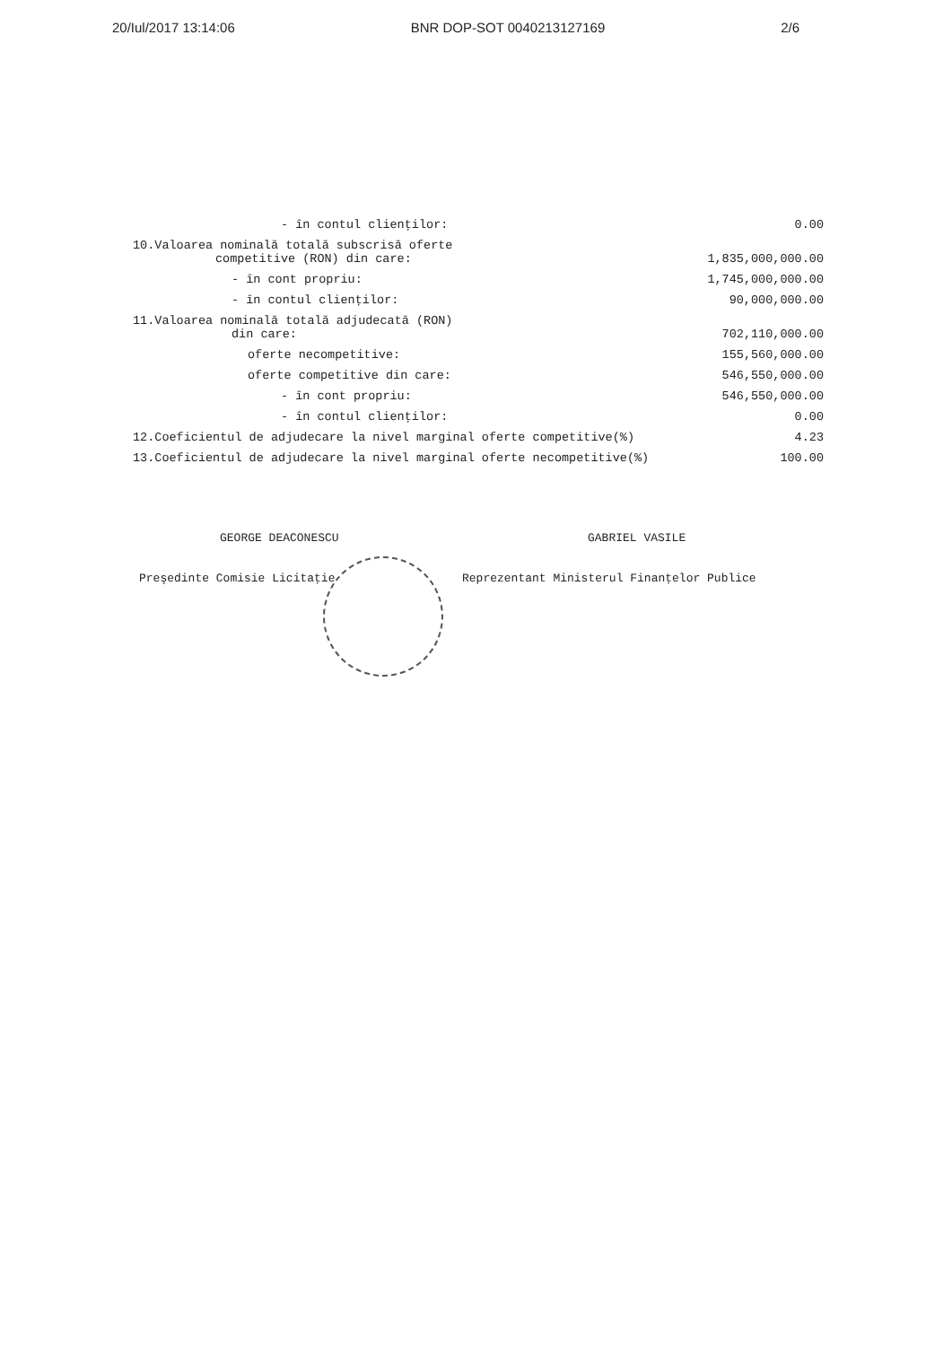20/Iul/2017 13:14:06 BNR DOP-SOT 0040213127169 2/6
| - în contul clienţilor: | 0.00 |
| 10.Valoarea nominală totală subscrisă oferte competitive (RON) din care: | 1,835,000,000.00 |
| - în cont propriu: | 1,745,000,000.00 |
| - în contul clienţilor: | 90,000,000.00 |
| 11.Valoarea nominală totală adjudecată (RON) din care: | 702,110,000.00 |
| oferte necompetitive: | 155,560,000.00 |
| oferte competitive din care: | 546,550,000.00 |
| - în cont propriu: | 546,550,000.00 |
| - în contul clienţilor: | 0.00 |
| 12.Coeficientul de adjudecare la nivel marginal oferte competitive(%) | 4.23 |
| 13.Coeficientul de adjudecare la nivel marginal oferte necompetitive(%) | 100.00 |
GEORGE DEACONESCU
Preşedinte Comisie Licitaţie
GABRIEL VASILE
Reprezentant Ministerul Finanţelor Publice